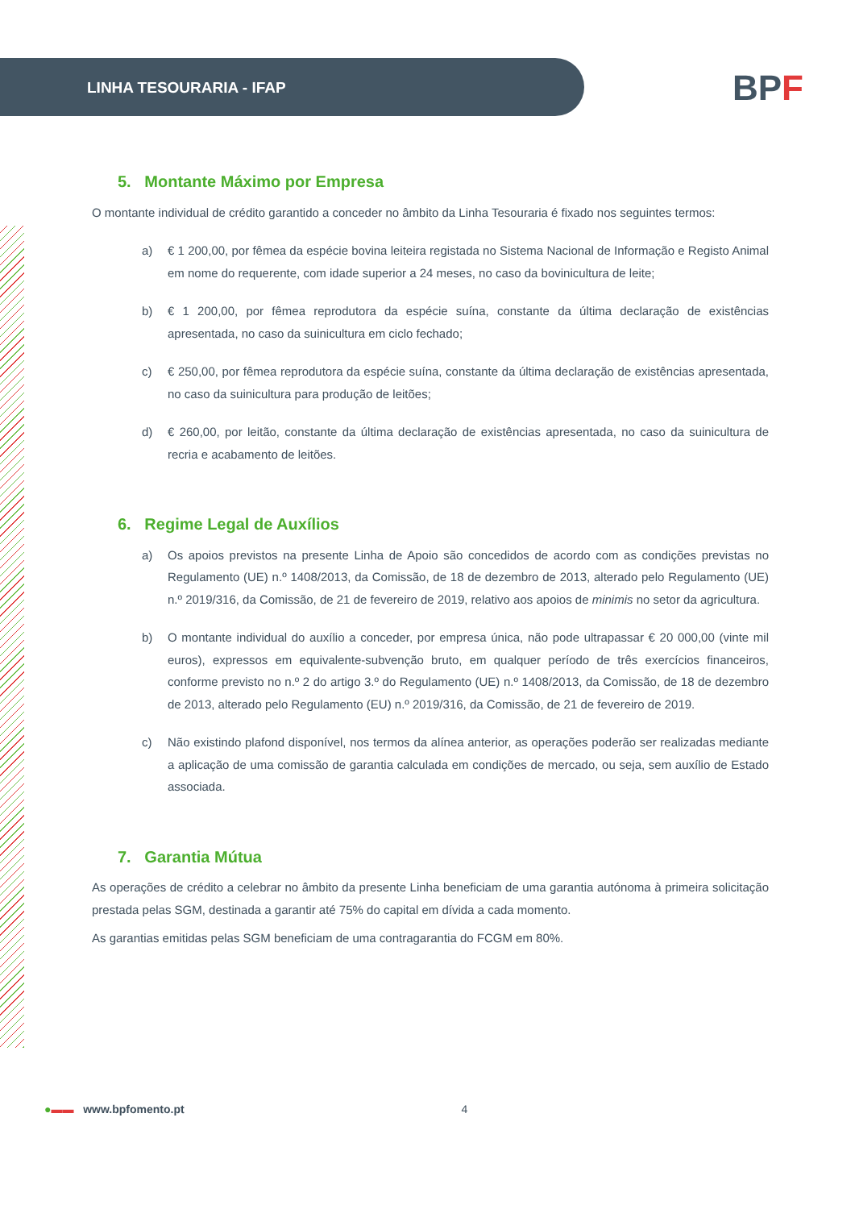LINHA TESOURARIA - IFAP
BPF
5. Montante Máximo por Empresa
O montante individual de crédito garantido a conceder no âmbito da Linha Tesouraria é fixado nos seguintes termos:
a) € 1 200,00, por fêmea da espécie bovina leiteira registada no Sistema Nacional de Informação e Registo Animal em nome do requerente, com idade superior a 24 meses, no caso da bovinicultura de leite;
b) € 1 200,00, por fêmea reprodutora da espécie suína, constante da última declaração de existências apresentada, no caso da suinicultura em ciclo fechado;
c) € 250,00, por fêmea reprodutora da espécie suína, constante da última declaração de existências apresentada, no caso da suinicultura para produção de leitões;
d) € 260,00, por leitão, constante da última declaração de existências apresentada, no caso da suinicultura de recria e acabamento de leitões.
6. Regime Legal de Auxílios
a) Os apoios previstos na presente Linha de Apoio são concedidos de acordo com as condições previstas no Regulamento (UE) n.º 1408/2013, da Comissão, de 18 de dezembro de 2013, alterado pelo Regulamento (UE) n.º 2019/316, da Comissão, de 21 de fevereiro de 2019, relativo aos apoios de minimis no setor da agricultura.
b) O montante individual do auxílio a conceder, por empresa única, não pode ultrapassar € 20 000,00 (vinte mil euros), expressos em equivalente-subvenção bruto, em qualquer período de três exercícios financeiros, conforme previsto no n.º 2 do artigo 3.º do Regulamento (UE) n.º 1408/2013, da Comissão, de 18 de dezembro de 2013, alterado pelo Regulamento (EU) n.º 2019/316, da Comissão, de 21 de fevereiro de 2019.
c) Não existindo plafond disponível, nos termos da alínea anterior, as operações poderão ser realizadas mediante a aplicação de uma comissão de garantia calculada em condições de mercado, ou seja, sem auxílio de Estado associada.
7. Garantia Mútua
As operações de crédito a celebrar no âmbito da presente Linha beneficiam de uma garantia autónoma à primeira solicitação prestada pelas SGM, destinada a garantir até 75% do capital em dívida a cada momento.
As garantias emitidas pelas SGM beneficiam de uma contragarantia do FCGM em 80%.
●▬▬ www.bpfomento.pt 4